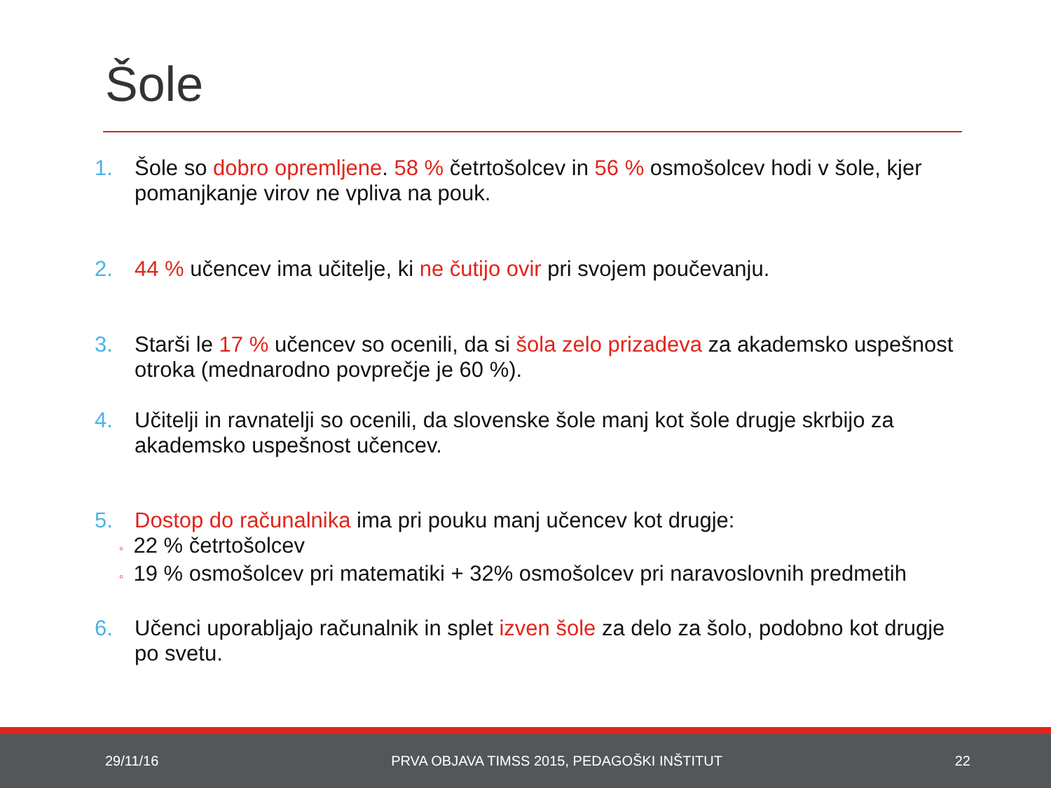Šole
1. Šole so dobro opremljene. 58 % četrtošolcev in 56 % osmošolcev hodi v šole, kjer pomanjkanje virov ne vpliva na pouk.
2. 44 % učencev ima učitelje, ki ne čutijo ovir pri svojem poučevanju.
3. Starši le 17 % učencev so ocenili, da si šola zelo prizadeva za akademsko uspešnost otroka (mednarodno povprečje je 60 %).
4. Učitelji in ravnatelji so ocenili, da slovenske šole manj kot šole drugje skrbijo za akademsko uspešnost učencev.
5. Dostop do računalnika ima pri pouku manj učencev kot drugje:
◦ 22 % četrtošolcev
◦ 19 % osmošolcev pri matematiki + 32% osmošolcev pri naravoslovnih predmetih
6. Učenci uporabljajo računalnik in splet izven šole za delo za šolo, podobno kot drugje po svetu.
29/11/16 PRVA OBJAVA TIMSS 2015, PEDAGOŠKI INŠTITUT 22